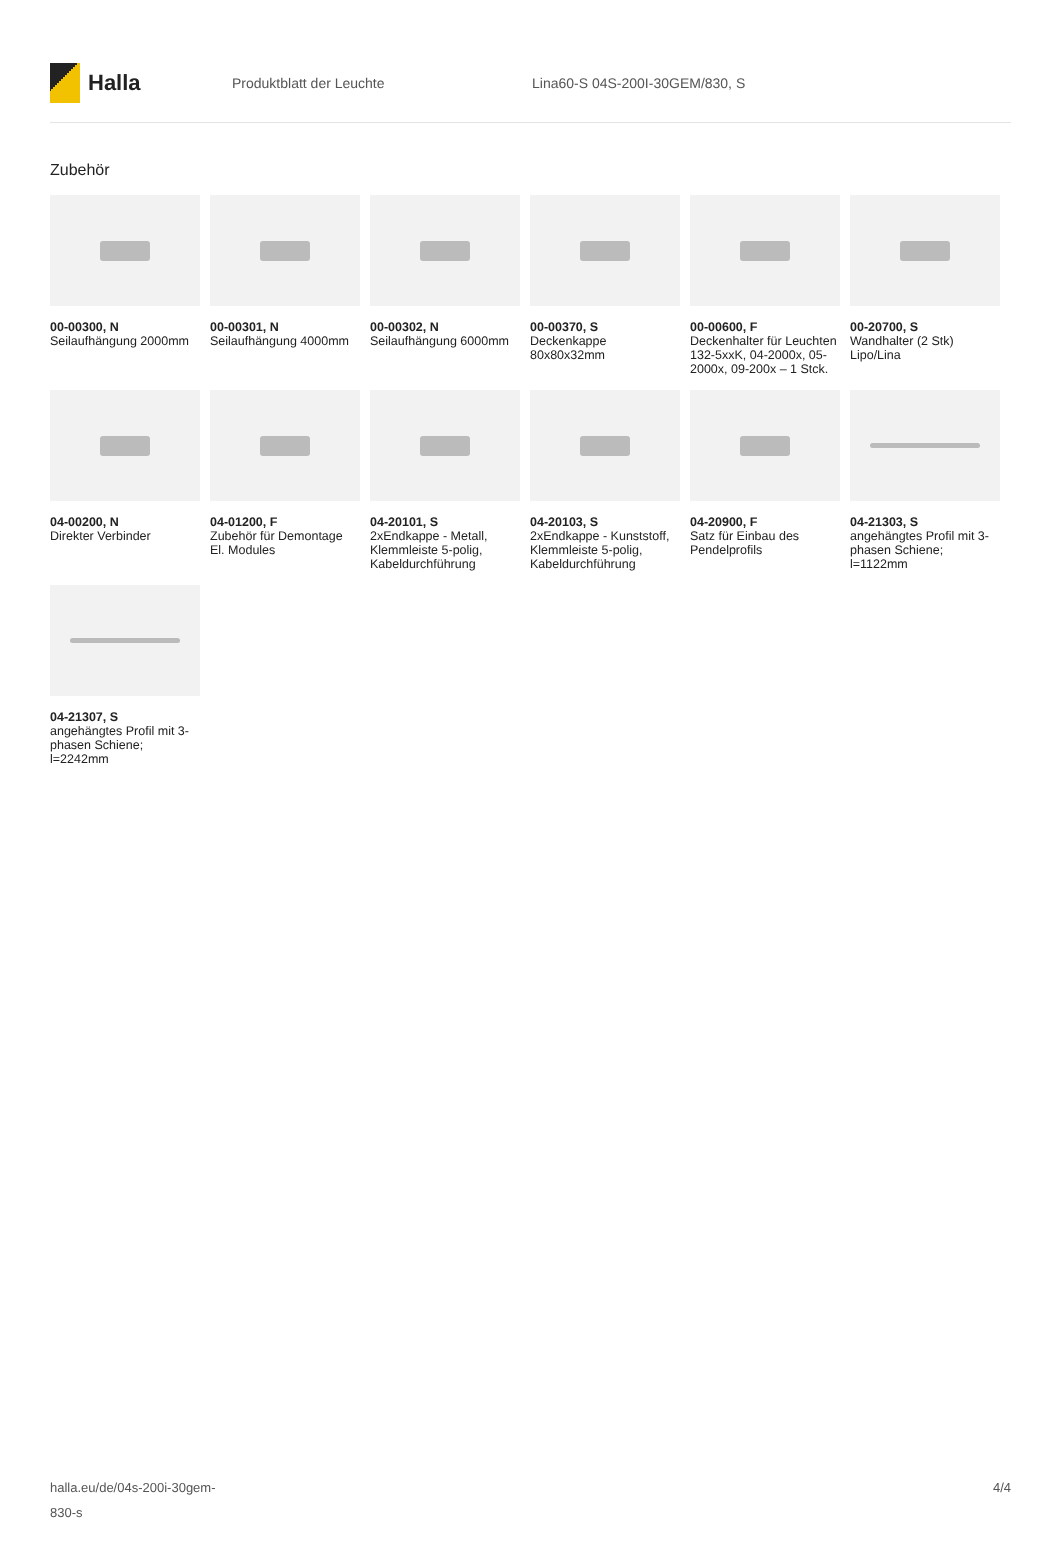Halla
Produktblatt der Leuchte Lina60-S 04S-200I-30GEM/830, S
Zubehör
00-00300, N
Seilaufhängung 2000mm
00-00301, N
Seilaufhängung 4000mm
00-00302, N
Seilaufhängung 6000mm
00-00370, S
Deckenkappe 80x80x32mm
00-00600, F
Deckenhalter für Leuchten 132-5xxK, 04-2000x, 05-2000x, 09-200x – 1 Stck.
00-20700, S
Wandhalter (2 Stk) Lipo/Lina
04-00200, N
Direkter Verbinder
04-01200, F
Zubehör für Demontage El. Modules
04-20101, S
2xEndkappe - Metall, Klemmleiste 5-polig, Kabeldurchführung
04-20103, S
2xEndkappe - Kunststoff, Klemmleiste 5-polig, Kabeldurchführung
04-20900, F
Satz für Einbau des Pendelprofils
04-21303, S
angehängtes Profil mit 3-phasen Schiene; l=1122mm
04-21307, S
angehängtes Profil mit 3-phasen Schiene; l=2242mm
halla.eu/de/04s-200i-30gem-
830-s
4/4